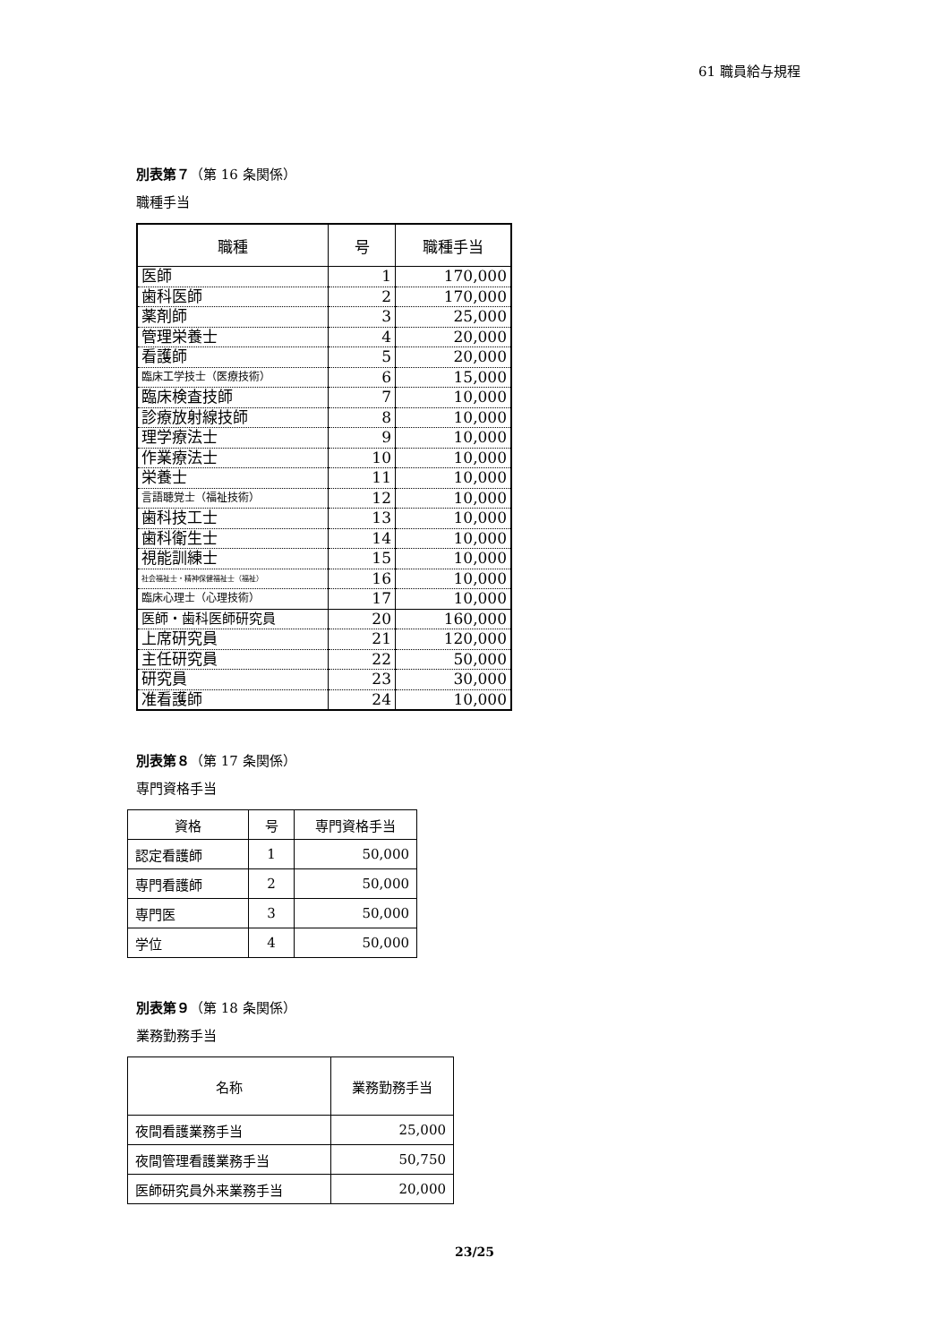61 職員給与規程
別表第７（第 16 条関係）
職種手当
| 職種 | 号 | 職種手当 |
| --- | --- | --- |
| 医師 | 1 | 170,000 |
| 歯科医師 | 2 | 170,000 |
| 薬剤師 | 3 | 25,000 |
| 管理栄養士 | 4 | 20,000 |
| 看護師 | 5 | 20,000 |
| 臨床工学技士（医療技術） | 6 | 15,000 |
| 臨床検査技師 | 7 | 10,000 |
| 診療放射線技師 | 8 | 10,000 |
| 理学療法士 | 9 | 10,000 |
| 作業療法士 | 10 | 10,000 |
| 栄養士 | 11 | 10,000 |
| 言語聴覚士（福祉技術） | 12 | 10,000 |
| 歯科技工士 | 13 | 10,000 |
| 歯科衛生士 | 14 | 10,000 |
| 視能訓練士 | 15 | 10,000 |
| 社会福祉士・精神保健福祉士（福祉） | 16 | 10,000 |
| 臨床心理士（心理技術） | 17 | 10,000 |
| 医師・歯科医師研究員 | 20 | 160,000 |
| 上席研究員 | 21 | 120,000 |
| 主任研究員 | 22 | 50,000 |
| 研究員 | 23 | 30,000 |
| 准看護師 | 24 | 10,000 |
別表第８（第 17 条関係）
専門資格手当
| 資格 | 号 | 専門資格手当 |
| --- | --- | --- |
| 認定看護師 | 1 | 50,000 |
| 専門看護師 | 2 | 50,000 |
| 専門医 | 3 | 50,000 |
| 学位 | 4 | 50,000 |
別表第９（第 18 条関係）
業務勤務手当
| 名称 | 業務勤務手当 |
| --- | --- |
| 夜間看護業務手当 | 25,000 |
| 夜間管理看護業務手当 | 50,750 |
| 医師研究員外来業務手当 | 20,000 |
23/25